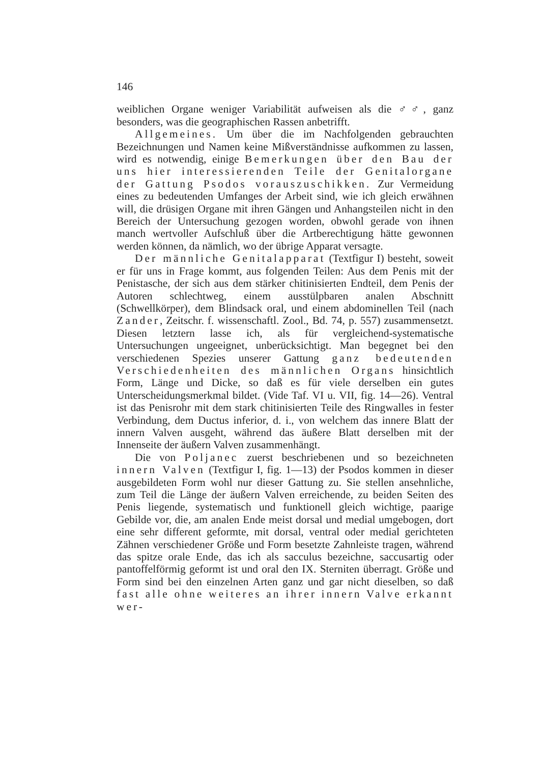146
weiblichen Organe weniger Variabilität aufweisen als die ♂♂, ganz besonders, was die geographischen Rassen anbetrifft.
Allgemeines. Um über die im Nachfolgenden gebrauchten Bezeichnungen und Namen keine Mißverständnisse aufkommen zu lassen, wird es notwendig, einige Bemerkungen über den Bau der uns hier interessierenden Teile der Genitalorgane der Gattung Psodos vorauszuschikken. Zur Vermeidung eines zu bedeutenden Umfanges der Arbeit sind, wie ich gleich erwähnen will, die drüsigen Organe mit ihren Gängen und Anhangsteilen nicht in den Bereich der Untersuchung gezogen worden, obwohl gerade von ihnen manch wertvoller Aufschluß über die Artberechtigung hätte gewonnen werden können, da nämlich, wo der übrige Apparat versagte.
Der männliche Genitalapparat (Textfigur I) besteht, soweit er für uns in Frage kommt, aus folgenden Teilen: Aus dem Penis mit der Penistasche, der sich aus dem stärker chitinisierten Endteil, dem Penis der Autoren schlechtweg, einem ausstülpbaren analen Abschnitt (Schwellkörper), dem Blindsack oral, und einem abdominellen Teil (nach Zander, Zeitschr. f. wissenschaftl. Zool., Bd. 74, p. 557) zusammensetzt. Diesen letztern lasse ich, als für vergleichend-systematische Untersuchungen ungeeignet, unberücksichtigt. Man begegnet bei den verschiedenen Spezies unserer Gattung ganz bedeutenden Verschiedenheiten des männlichen Organs hinsichtlich Form, Länge und Dicke, so daß es für viele derselben ein gutes Unterscheidungsmerkmal bildet. (Vide Taf. VI u. VII, fig. 14—26). Ventral ist das Penisrohr mit dem stark chitinisierten Teile des Ringwalles in fester Verbindung, dem Ductus inferior, d. i., von welchem das innere Blatt der innern Valven ausgeht, während das äußere Blatt derselben mit der Innenseite der äußern Valven zusammenhängt.
Die von Poljanec zuerst beschriebenen und so bezeichneten innern Valven (Textfigur I, fig. 1—13) der Psodos kommen in dieser ausgebildeten Form wohl nur dieser Gattung zu. Sie stellen ansehnliche, zum Teil die Länge der äußern Valven erreichende, zu beiden Seiten des Penis liegende, systematisch und funktionell gleich wichtige, paarige Gebilde vor, die, am analen Ende meist dorsal und medial umgebogen, dort eine sehr different geformte, mit dorsal, ventral oder medial gerichteten Zähnen verschiedener Größe und Form besetzte Zahnleiste tragen, während das spitze orale Ende, das ich als sacculus bezeichne, saccusartig oder pantoffelförmig geformt ist und oral den IX. Sterniten überragt. Größe und Form sind bei den einzelnen Arten ganz und gar nicht dieselben, so daß fast alle ohne weiteres an ihrer innern Valve erkannt wer-